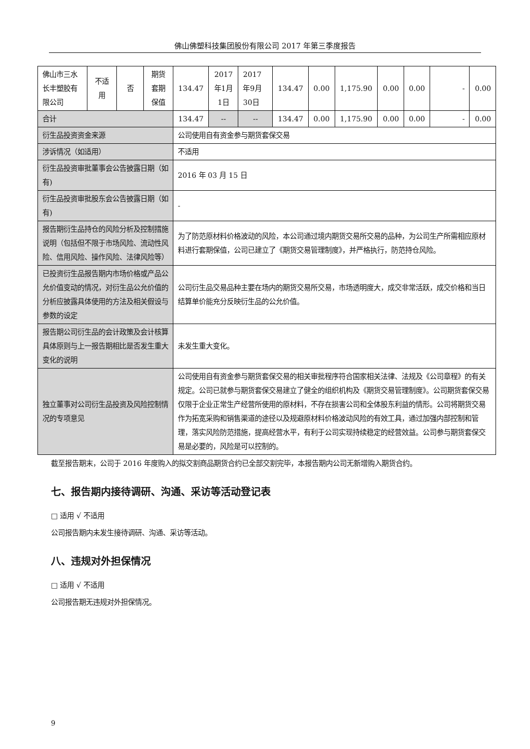佛山佛塑科技集团股份有限公司 2017 年第三季度报告
| 佛山市三水长丰塑胶有限公司 | 不适用 | 否 | 期货套期保值 | 134.47 | 2017年1月1日 | 2017年9月30日 | 134.47 | 0.00 | 1,175.90 | 0.00 | 0.00 | - | 0.00 |
| 合计 | | | | 134.47 | -- | -- | 134.47 | 0.00 | 1,175.90 | 0.00 | 0.00 | - | 0.00 |
| 衍生品投资资金来源 | | | | 公司使用自有资金参与期货套保交易 | | | | | | | | | |
| 涉诉情况（如适用） | | | | 不适用 | | | | | | | | | |
| 衍生品投资审批董事会公告披露日期（如有) | | | | 2016 年 03 月 15 日 | | | | | | | | | |
| 衍生品投资审批股东会公告披露日期（如有) | | | | - | | | | | | | | | |
| 报告期衍生品持仓的风险分析及控制措施说明（包括但不限于市场风险、流动性风险、信用风险、操作风险、法律风险等） | | | | 为了防范原材料价格波动的风险，本公司通过境内期货交易所交易的品种，为公司生产所需相应原材料进行套期保值，公司已建立了《期货交易管理制度》，并严格执行，防范持仓风险。 | | | | | | | | | |
| 已投资衍生品报告期内市场价格或产品公允价值变动的情况，对衍生品公允价值的分析应披露具体使用的方法及相关假设与参数的设定 | | | | 公司衍生品交易品种主要在场内的期货交易所交易，市场透明度大，成交非常活跃，成交价格和当日结算单价能充分反映衍生品的公允价值。 | | | | | | | | | |
| 报告期公司衍生品的会计政策及会计核算具体原则与上一报告期相比是否发生重大变化的说明 | | | | 未发生重大变化。 | | | | | | | | | |
| 独立董事对公司衍生品投资及风险控制情况的专项意见 | | | | 公司使用自有资金参与期货套保交易的相关审批程序符合国家相关法律、法规及《公司章程》的有关规定。公司已就参与期货套保交易建立了健全的组织机构及《期货交易管理制度》。公司期货套保交易仅限于企业正常生产经营所使用的原材料，不存在损害公司和全体股东利益的情形。公司将期货交易作为拓宽采购和销售渠道的途径以及规避原材料价格波动风险的有效工具，通过加强内部控制和管理，落实风险防范措施，提高经营水平，有利于公司实现持续稳定的经营效益。公司参与期货套保交易是必要的，风险是可以控制的。 | | | | | | | | | |
截至报告期末，公司于 2016 年度购入的拟交割商品期货合约已全部交割完毕，本报告期内公司无新增购入期货合约。
七、报告期内接待调研、沟通、采访等活动登记表
□ 适用 √ 不适用
公司报告期内未发生接待调研、沟通、采访等活动。
八、违规对外担保情况
□ 适用 √ 不适用
公司报告期无违规对外担保情况。
9